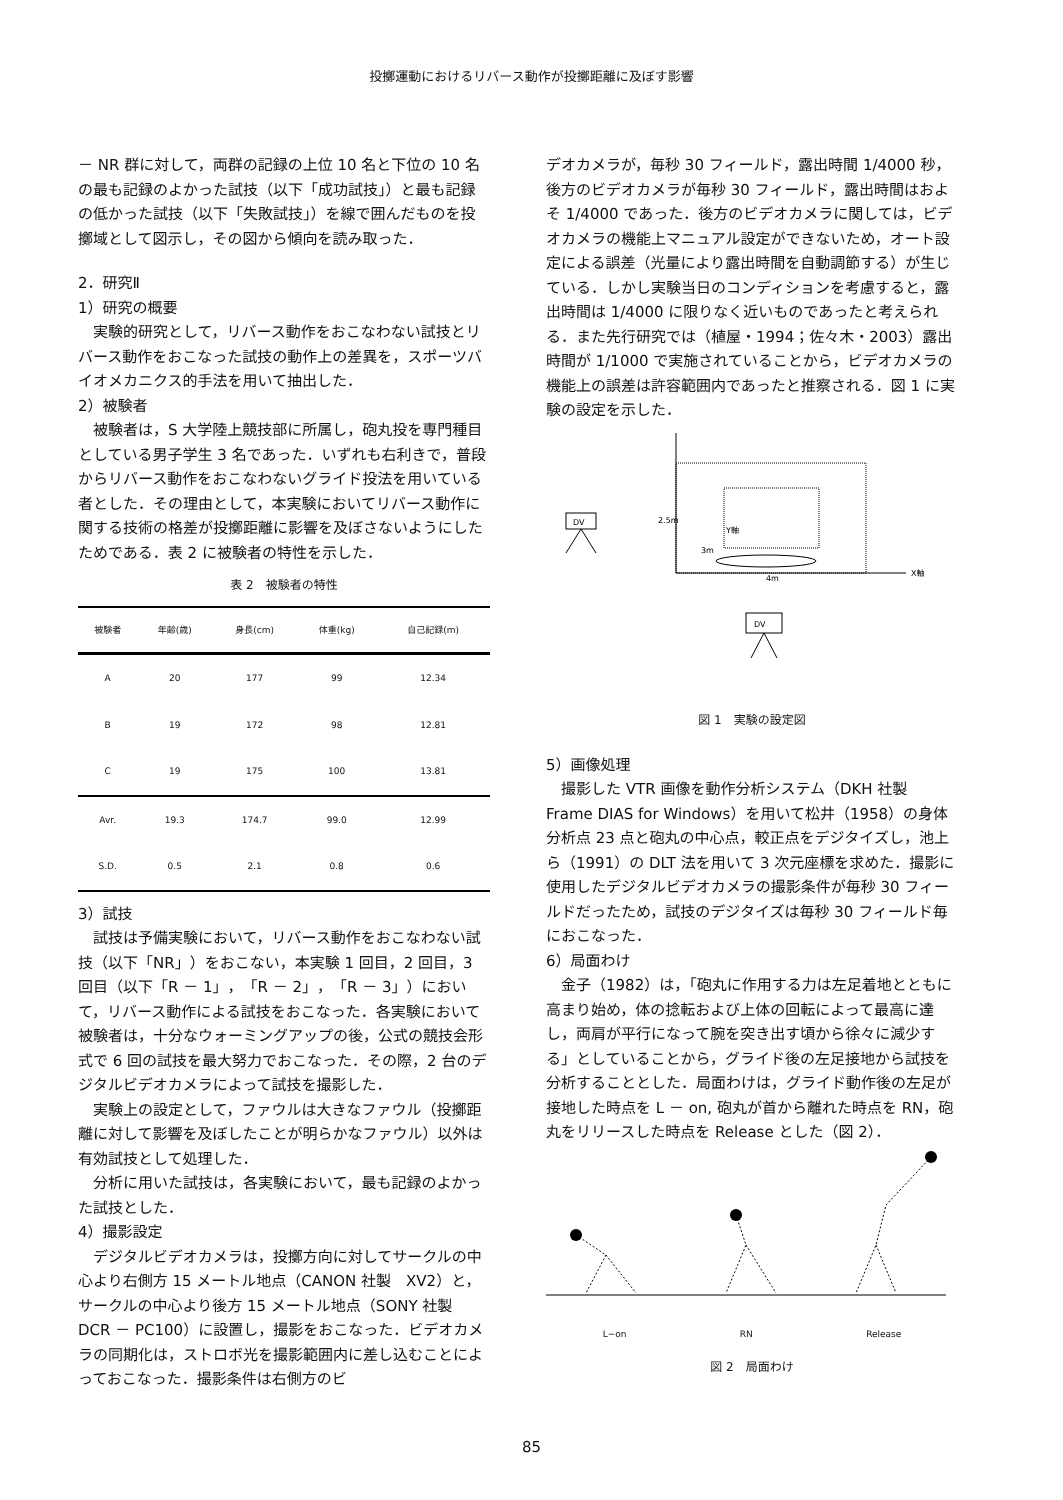投擲運動におけるリバース動作が投擲距離に及ぼす影響
－ NR 群に対して，両群の記録の上位 10 名と下位の 10 名の最も記録のよかった試技（以下「成功試技」）と最も記録の低かった試技（以下「失敗試技」）を線で囲んだものを投擲域として図示し，その図から傾向を読み取った．
2．研究Ⅱ
1）研究の概要
実験的研究として，リバース動作をおこなわない試技とリバース動作をおこなった試技の動作上の差異を，スポーツバイオメカニクス的手法を用いて抽出した．
2）被験者
被験者は，S 大学陸上競技部に所属し，砲丸投を専門種目としている男子学生 3 名であった．いずれも右利きで，普段からリバース動作をおこなわないグライド投法を用いている者とした．その理由として，本実験においてリバース動作に関する技術の格差が投擲距離に影響を及ぼさないようにしたためである．表 2 に被験者の特性を示した．
表 2　被験者の特性
| 被験者 | 年齢(歳) | 身長(cm) | 体重(kg) | 自己記録(m) |
| --- | --- | --- | --- | --- |
| A | 20 | 177 | 99 | 12.34 |
| B | 19 | 172 | 98 | 12.81 |
| C | 19 | 175 | 100 | 13.81 |
| Avr. | 19.3 | 174.7 | 99.0 | 12.99 |
| S.D. | 0.5 | 2.1 | 0.8 | 0.6 |
3）試技
試技は予備実験において，リバース動作をおこなわない試技（以下「NR」）をおこない，本実験 1 回目，2 回目，3 回目（以下「R － 1」，「R － 2」，「R － 3」）において，リバース動作による試技をおこなった．各実験において被験者は，十分なウォーミングアップの後，公式の競技会形式で 6 回の試技を最大努力でおこなった．その際，2 台のデジタルビデオカメラによって試技を撮影した．
実験上の設定として，ファウルは大きなファウル（投擲距離に対して影響を及ぼしたことが明らかなファウル）以外は有効試技として処理した．
分析に用いた試技は，各実験において，最も記録のよかった試技とした．
4）撮影設定
デジタルビデオカメラは，投擲方向に対してサークルの中心より右側方 15 メートル地点（CANON 社製　XV2）と，サークルの中心より後方 15 メートル地点（SONY 社製　DCR － PC100）に設置し，撮影をおこなった．ビデオカメラの同期化は，ストロボ光を撮影範囲内に差し込むことによっておこなった．撮影条件は右側方のビ
デオカメラが，毎秒 30 フィールド，露出時間 1/4000 秒，後方のビデオカメラが毎秒 30 フィールド，露出時間はおよそ 1/4000 であった．後方のビデオカメラに関しては，ビデオカメラの機能上マニュアル設定ができないため，オート設定による誤差（光量により露出時間を自動調節する）が生じている．しかし実験当日のコンディションを考慮すると，露出時間は 1/4000 に限りなく近いものであったと考えられる．また先行研究では（植屋・1994；佐々木・2003）露出時間が 1/1000 で実施されていることから，ビデオカメラの機能上の誤差は許容範囲内であったと推察される．図 1 に実験の設定を示した．
2.5m
Y軸
3m
4m
X軸
DV
DV
図 1　実験の設定図
5）画像処理
撮影した VTR 画像を動作分析システム（DKH 社製 Frame DIAS for Windows）を用いて松井（1958）の身体分析点 23 点と砲丸の中心点，較正点をデジタイズし，池上ら（1991）の DLT 法を用いて 3 次元座標を求めた．撮影に使用したデジタルビデオカメラの撮影条件が毎秒 30 フィールドだったため，試技のデジタイズは毎秒 30 フィールド毎におこなった．
6）局面わけ
金子（1982）は，「砲丸に作用する力は左足着地とともに高まり始め，体の捻転および上体の回転によって最高に達し，両肩が平行になって腕を突き出す頃から徐々に減少する」としていることから，グライド後の左足接地から試技を分析することとした．局面わけは，グライド動作後の左足が接地した時点を L － on, 砲丸が首から離れた時点を RN，砲丸をリリースした時点を Release とした（図 2）．
L−on RN Release
図 2　局面わけ
85